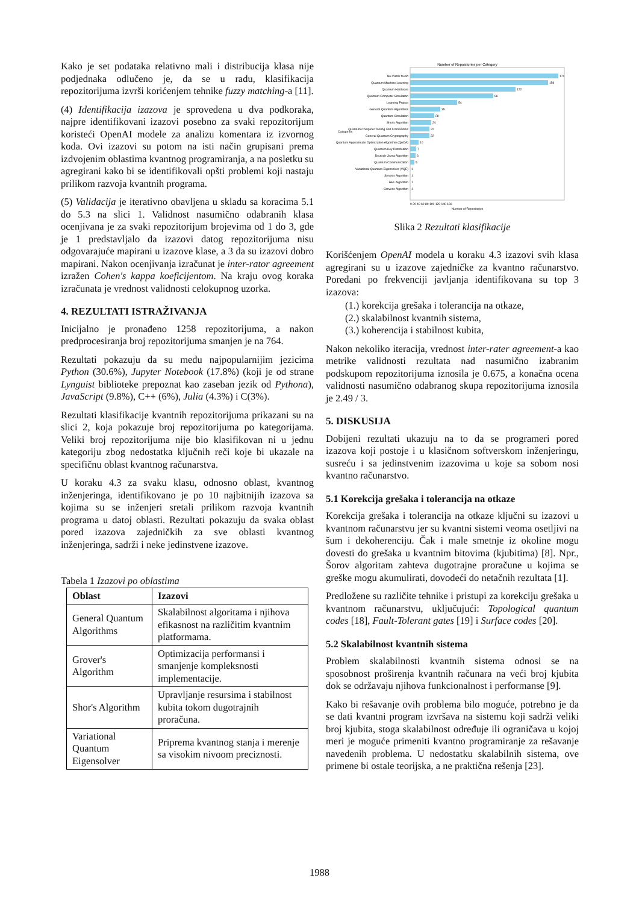Kako je set podataka relativno mali i distribucija klasa nije podjednaka odlučeno je, da se u radu, klasifikacija repozitorijuma izvrši korićenjem tehnike fuzzy matching-a [11].
(4) Identifikacija izazova je sprovedena u dva podkoraka, najpre identifikovani izazovi posebno za svaki repozitorijum koristeći OpenAI modele za analizu komentara iz izvornog koda. Ovi izazovi su potom na isti način grupisani prema izdvojenim oblastima kvantnog programiranja, a na posletku su agregirani kako bi se identifikovali opšti problemi koji nastaju prilikom razvoja kvantnih programa.
(5) Validacija je iterativno obavljena u skladu sa koracima 5.1 do 5.3 na slici 1. Validnost nasumično odabranih klasa ocenjivana je za svaki repozitorijum brojevima od 1 do 3, gde je 1 predstavljalo da izazovi datog repozitorijuma nisu odgovarajuće mapirani u izazove klase, a 3 da su izazovi dobro mapirani. Nakon ocenjivanja izračunat je inter-rator agreement izražen Cohen's kappa koeficijentom. Na kraju ovog koraka izračunata je vrednost validnosti celokupnog uzorka.
4. REZULTATI ISTRAŽIVANJA
Inicijalno je pronađeno 1258 repozitorijuma, a nakon predprocesiranja broj repozitorijuma smanjen je na 764.
Rezultati pokazuju da su među najpopularnijim jezicima Python (30.6%), Jupyter Notebook (17.8%) (koji je od strane Lynguist biblioteke prepoznat kao zaseban jezik od Pythona), JavaScript (9.8%), C++ (6%), Julia (4.3%) i C(3%).
Rezultati klasifikacije kvantnih repozitorijuma prikazani su na slici 2, koja pokazuje broj repozitorijuma po kategorijama. Veliki broj repozitorijuma nije bio klasifikovan ni u jednu kategoriju zbog nedostatka ključnih reči koje bi ukazale na specifičnu oblast kvantnog računarstva.
U koraku 4.3 za svaku klasu, odnosno oblast, kvantnog inženjeringa, identifikovano je po 10 najbitnijih izazova sa kojima su se inženjeri sretali prilikom razvoja kvantnih programa u datoj oblasti. Rezultati pokazuju da svaka oblast pored izazova zajedničkih za sve oblasti kvantnog inženjeringa, sadrži i neke jedinstvene izazove.
Tabela 1 Izazovi po oblastima
| Oblast | Izazovi |
| --- | --- |
| General Quantum Algorithms | Skalabilnost algoritama i njihova efikasnost na različitim kvantnim platformama. |
| Grover's Algorithm | Optimizacija performansi i smanjenje kompleksnosti implementacije. |
| Shor's Algorithm | Upravljanje resursima i stabilnost kubita tokom dugotrajnih proračuna. |
| Variational Quantum Eigensolver | Priprema kvantnog stanja i merenje sa visokim nivoom preciznosti. |
Number of Repositories per Category
No match found
Quantum Machine Learning
Quantum Hardware
Quantum Computer Simulation
Learning Project
General Quantum Algorithms
Quantum Simulation
Shor's Algorithm
Quantum Computer Tooling and Frameworks
General Quantum Cryptography
Quantum Approximate Optimization Algorithm (QAOA)
Quantum Key Distribution
Deutsch-Jozsa Algorithm
Quantum Communication
Variational Quantum Eigensolver (VQE)
Simon's Algorithm
HHL Algorithm
Grover's Algorithm
171
159
122
96
54
35
28
24
22
22
10
7
6
5
1
1
1
1
0 20 40 60 80 100 120 140 160
Number of Repositories
Categories
Slika 2 Rezultati klasifikacije
Korišćenjem OpenAI modela u koraku 4.3 izazovi svih klasa agregirani su u izazove zajedničke za kvantno računarstvo. Poređani po frekvenciji javljanja identifikovana su top 3 izazova:
(1.) korekcija grešaka i tolerancija na otkaze,
(2.) skalabilnost kvantnih sistema,
(3.) koherencija i stabilnost kubita,
Nakon nekoliko iteracija, vrednost inter-rater agreement-a kao metrike validnosti rezultata nad nasumično izabranim podskupom repozitorijuma iznosila je 0.675, a konačna ocena validnosti nasumično odabranog skupa repozitorijuma iznosila je 2.49 / 3.
5. DISKUSIJA
Dobijeni rezultati ukazuju na to da se programeri pored izazova koji postoje i u klasičnom softverskom inženjeringu, susreću i sa jedinstvenim izazovima u koje sa sobom nosi kvantno računarstvo.
5.1 Korekcija grešaka i tolerancija na otkaze
Korekcija grešaka i tolerancija na otkaze ključni su izazovi u kvantnom računarstvu jer su kvantni sistemi veoma osetljivi na šum i dekoherenciju. Čak i male smetnje iz okoline mogu dovesti do grešaka u kvantnim bitovima (kjubitima) [8]. Npr., Šorov algoritam zahteva dugotrajne proračune u kojima se greške mogu akumulirati, dovodeći do netačnih rezultata [1].
Predložene su različite tehnike i pristupi za korekciju grešaka u kvantnom računarstvu, uključujući: Topological quantum codes [18], Fault-Tolerant gates [19] i Surface codes [20].
5.2 Skalabilnost kvantnih sistema
Problem skalabilnosti kvantnih sistema odnosi se na sposobnost proširenja kvantnih računara na veći broj kjubita dok se održavaju njihova funkcionalnost i performanse [9].
Kako bi rešavanje ovih problema bilo moguće, potrebno je da se dati kvantni program izvršava na sistemu koji sadrži veliki broj kjubita, stoga skalabilnost određuje ili ograničava u kojoj meri je moguće primeniti kvantno programiranje za rešavanje navedenih problema. U nedostatku skalabilnih sistema, ove primene bi ostale teorijska, a ne praktična rešenja [23].
1988